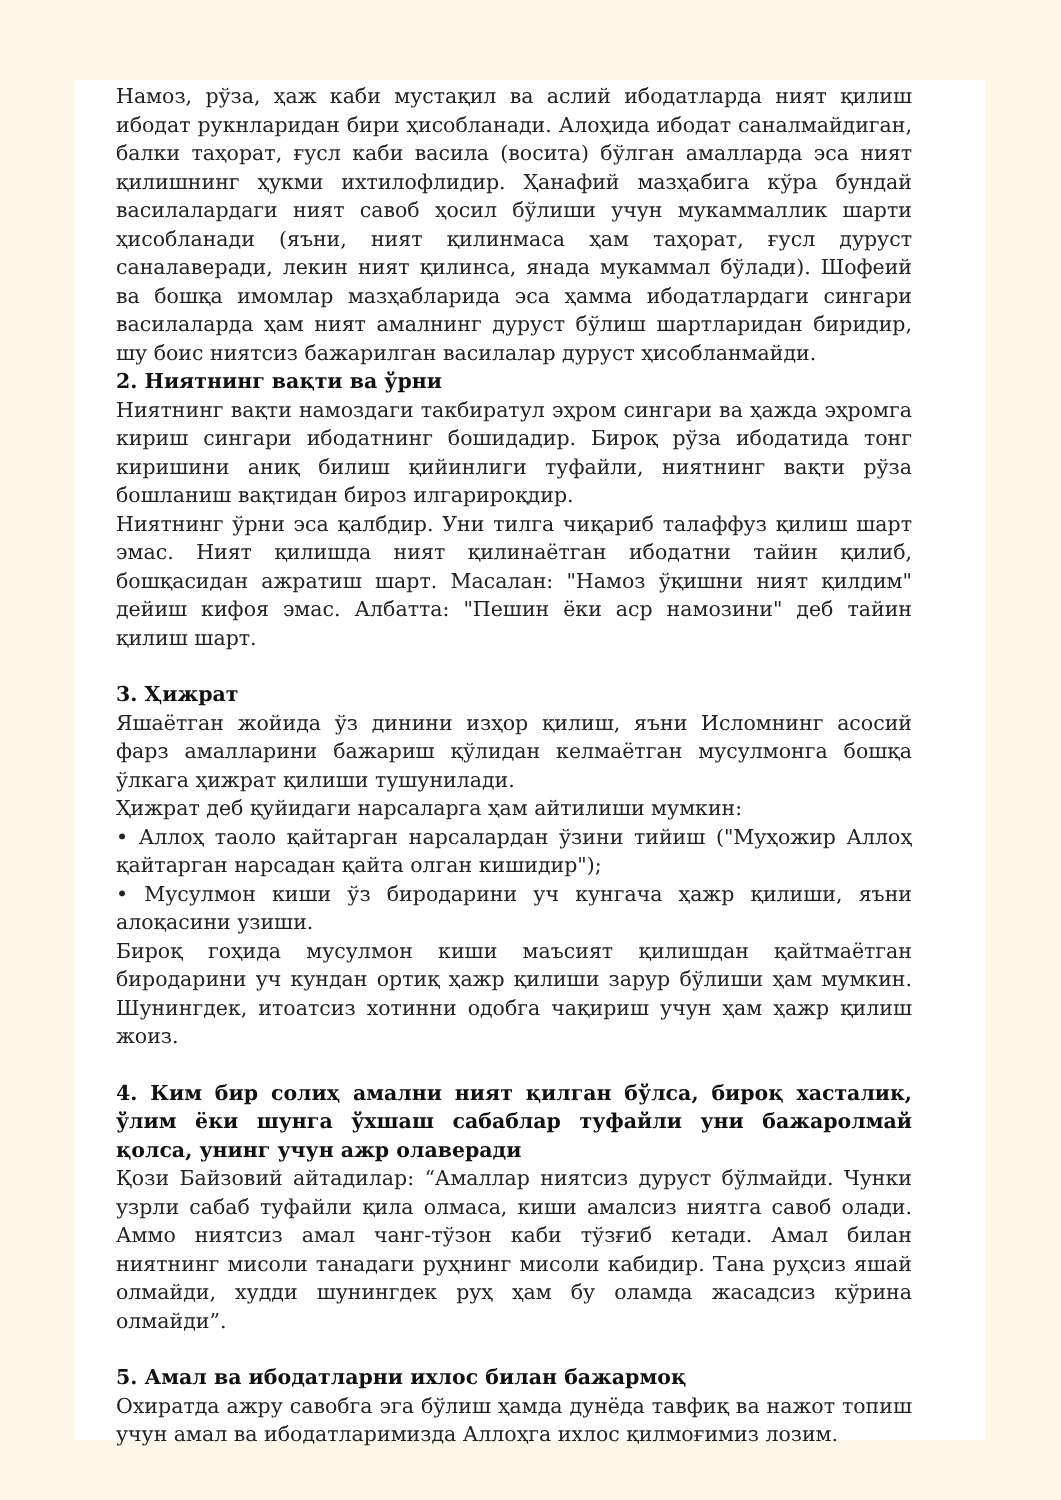Намоз, рўза, ҳаж каби мустақил ва аслий ибодатларда ният қилиш ибодат рукнларидан бири ҳисобланади. Алоҳида ибодат саналмайдиган, балки таҳорат, ғусл каби васила (восита) бўлган амалларда эса ният қилишнинг ҳукми ихтилофлидир. Ҳанафий мазҳабига кўра бундай васила­лардаги ният савоб ҳосил бўлиши учун мукаммаллик шарти ҳисобланади (яъни, ният қилинмаса ҳам таҳорат, ғусл дуруст саналаверади, лекин ният қилинса, янада мукаммал бўлади). Шофеий ва бошқа имомлар мазҳабларида эса ҳамма ибодатлардаги сингари васила­ларда ҳам ният амалнинг дуруст бўлиш шартларидан биридир, шу боис ниятсиз бажарилган васила­лар дуруст ҳисобланмайди.
2. Ниятнинг вақти ва ўрни
Ниятнинг вақти намоздаги такбиратул эҳром сингари ва ҳажда эҳромга кириш сингари ибодатнинг бошидадир. Бироқ рўза ибодатида тонг киришини аниқ билиш қийинлиги туфайли, ниятнинг вақти рўза бошланиш вақтидан бироз илгарироқдир.
Ниятнинг ўрни эса қалбдир. Уни тилга чиқариб талаффуз қилиш шарт эмас. Ният қилишда ният қилинаётган ибодатни тайин қилиб, бошқасидан ажратиш шарт. Масалан: "Намоз ўқишни ният қилдим" дейиш кифоя эмас. Албатта: "Пешин ёки аср намозини" деб тайин қилиш шарт.
3. Ҳижрат
Яшаётган жойида ўз динини изҳор қилиш, яъни Исломнинг асосий фарз амалларини бажариш қўлидан келмаётган мусулмонга бошқа ўлкага ҳижрат қилиши тушунилади.
Ҳижрат деб қуйидаги нарсаларга ҳам айтилиши мумкин:
• Аллоҳ таоло қайтарган нарсалардан ўзини тийиш ("Муҳожир Аллоҳ қайтарган нарсадан қайта олган кишидир");
• Мусулмон киши ўз биродарини уч кунгача ҳажр қилиши, яъни алоқасини узиши.
Бироқ гоҳида мусулмон киши маъсият қилишдан қайтмаётган биродарини уч кундан ортиқ ҳажр қилиши зарур бўлиши ҳам мумкин. Шунингдек, итоатсиз хотинни одобга чақириш учун ҳам ҳажр қилиш жоиз.
4. Ким бир солиҳ амални ният қилган бўлса, бироқ хасталик, ўлим ёки шунга ўхшаш сабаблар туфайли уни бажаролмай қолса, унинг учун ажр олаверади
Қози Байзовий айтадилар: “Амаллар ниятсиз дуруст бўлмайди. Чунки узрли сабаб туфайли қила олмаса, киши амалсиз ниятга савоб олади. Аммо ниятсиз амал чанг-тўзон каби тўзғиб кетади. Амал билан ниятнинг мисоли танадаги руҳнинг мисоли кабидир. Тана руҳсиз яшай олмайди, худди шунингдек руҳ ҳам бу оламда жасадсиз кўрина олмайди”.
5. Амал ва ибодатларни ихлос билан бажармоқ
Охиратда ажру савобга эга бўлиш ҳамда дунёда тавфиқ ва нажот топиш учун амал ва ибодатларимизда Аллоҳга ихлос қилмоғимиз лозим.